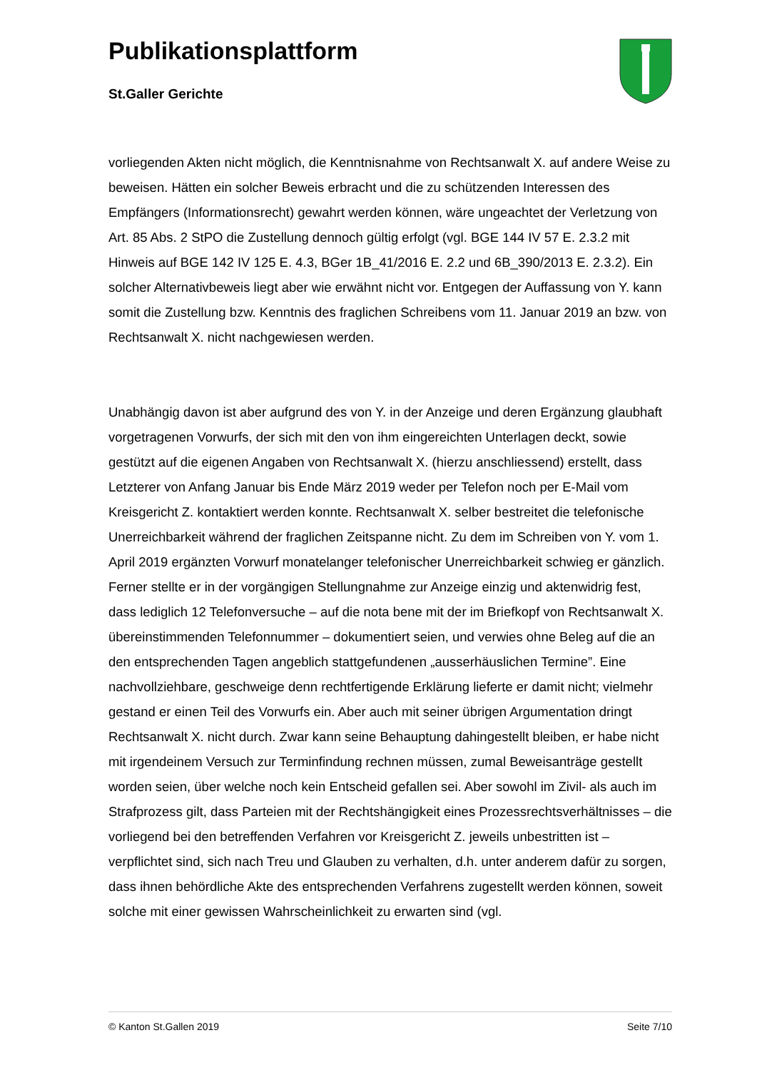Publikationsplattform
St.Galler Gerichte
vorliegenden Akten nicht möglich, die Kenntnisnahme von Rechtsanwalt X. auf andere Weise zu beweisen. Hätten ein solcher Beweis erbracht und die zu schützenden Interessen des Empfängers (Informationsrecht) gewahrt werden können, wäre ungeachtet der Verletzung von Art. 85 Abs. 2 StPO die Zustellung dennoch gültig erfolgt (vgl. BGE 144 IV 57 E. 2.3.2 mit Hinweis auf BGE 142 IV 125 E. 4.3, BGer 1B_41/2016 E. 2.2 und 6B_390/2013 E. 2.3.2). Ein solcher Alternativbeweis liegt aber wie erwähnt nicht vor. Entgegen der Auffassung von Y. kann somit die Zustellung bzw. Kenntnis des fraglichen Schreibens vom 11. Januar 2019 an bzw. von Rechtsanwalt X. nicht nachgewiesen werden.
Unabhängig davon ist aber aufgrund des von Y. in der Anzeige und deren Ergänzung glaubhaft vorgetragenen Vorwurfs, der sich mit den von ihm eingereichten Unterlagen deckt, sowie gestützt auf die eigenen Angaben von Rechtsanwalt X. (hierzu anschliessend) erstellt, dass Letzterer von Anfang Januar bis Ende März 2019 weder per Telefon noch per E-Mail vom Kreisgericht Z. kontaktiert werden konnte. Rechtsanwalt X. selber bestreitet die telefonische Unerreichbarkeit während der fraglichen Zeitspanne nicht. Zu dem im Schreiben von Y. vom 1. April 2019 ergänzten Vorwurf monatelanger telefonischer Unerreichbarkeit schwieg er gänzlich. Ferner stellte er in der vorgängigen Stellungnahme zur Anzeige einzig und aktenwidrig fest, dass lediglich 12 Telefonversuche – auf die nota bene mit der im Briefkopf von Rechtsanwalt X. übereinstimmenden Telefonnummer – dokumentiert seien, und verwies ohne Beleg auf die an den entsprechenden Tagen angeblich stattgefundenen „ausserhäuslichen Termine”. Eine nachvollziehbare, geschweige denn rechtfertigende Erklärung lieferte er damit nicht; vielmehr gestand er einen Teil des Vorwurfs ein. Aber auch mit seiner übrigen Argumentation dringt Rechtsanwalt X. nicht durch. Zwar kann seine Behauptung dahingestellt bleiben, er habe nicht mit irgendeinem Versuch zur Terminfindung rechnen müssen, zumal Beweisanträge gestellt worden seien, über welche noch kein Entscheid gefallen sei. Aber sowohl im Zivil- als auch im Strafprozess gilt, dass Parteien mit der Rechtshängigkeit eines Prozessrechtsverhältnisses – die vorliegend bei den betreffenden Verfahren vor Kreisgericht Z. jeweils unbestritten ist – verpflichtet sind, sich nach Treu und Glauben zu verhalten, d.h. unter anderem dafür zu sorgen, dass ihnen behördliche Akte des entsprechenden Verfahrens zugestellt werden können, soweit solche mit einer gewissen Wahrscheinlichkeit zu erwarten sind (vgl.
© Kanton St.Gallen 2019 Seite 7/10